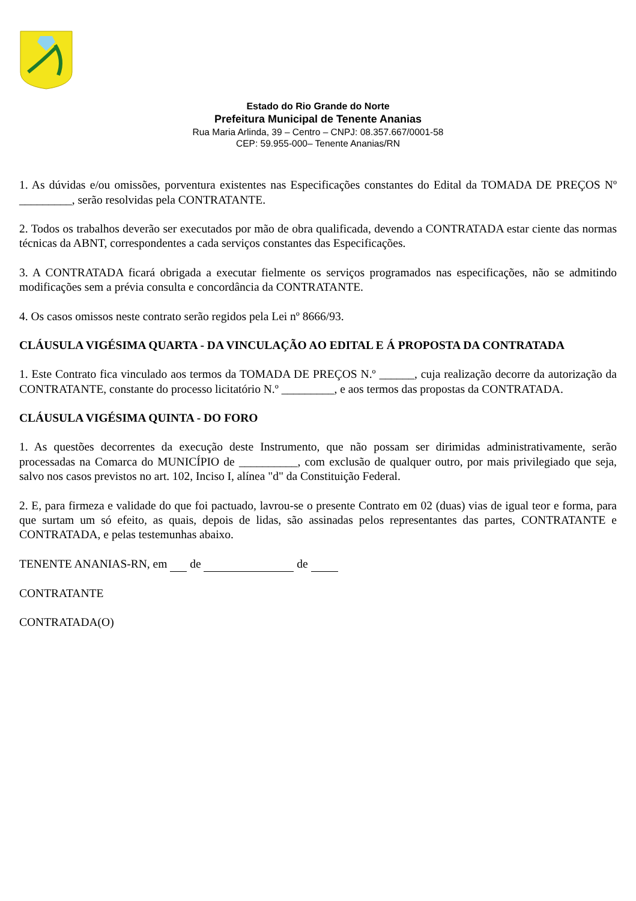Estado do Rio Grande do Norte
Prefeitura Municipal de Tenente Ananias
Rua Maria Arlinda, 39 – Centro – CNPJ: 08.357.667/0001-58
CEP: 59.955-000– Tenente Ananias/RN
1. As dúvidas e/ou omissões, porventura existentes nas Especificações constantes do Edital da TOMADA DE PREÇOS Nº _________, serão resolvidas pela CONTRATANTE.
2. Todos os trabalhos deverão ser executados por mão de obra qualificada, devendo a CONTRATADA estar ciente das normas técnicas da ABNT, correspondentes a cada serviços constantes das Especificações.
3. A CONTRATADA ficará obrigada a executar fielmente os serviços programados nas especificações, não se admitindo modificações sem a prévia consulta e concordância da CONTRATANTE.
4. Os casos omissos neste contrato serão regidos pela Lei nº 8666/93.
CLÁUSULA VIGÉSIMA QUARTA - DA VINCULAÇÃO AO EDITAL E Á PROPOSTA DA CONTRATADA
1. Este Contrato fica vinculado aos termos da TOMADA DE PREÇOS N.º ______, cuja realização decorre da autorização da CONTRATANTE, constante do processo licitatório N.º _________, e aos termos das propostas da CONTRATADA.
CLÁUSULA VIGÉSIMA QUINTA - DO FORO
1. As questões decorrentes da execução deste Instrumento, que não possam ser dirimidas administrativamente, serão processadas na Comarca do MUNICÍPIO de __________, com exclusão de qualquer outro, por mais privilegiado que seja, salvo nos casos previstos no art. 102, Inciso I, alínea "d" da Constituição Federal.
2. E, para firmeza e validade do que foi pactuado, lavrou-se o presente Contrato em 02 (duas) vias de igual teor e forma, para que surtam um só efeito, as quais, depois de lidas, são assinadas pelos representantes das partes, CONTRATANTE e CONTRATADA, e pelas testemunhas abaixo.
TENENTE ANANIAS-RN, em de de
CONTRATANTE
CONTRATADA(O)